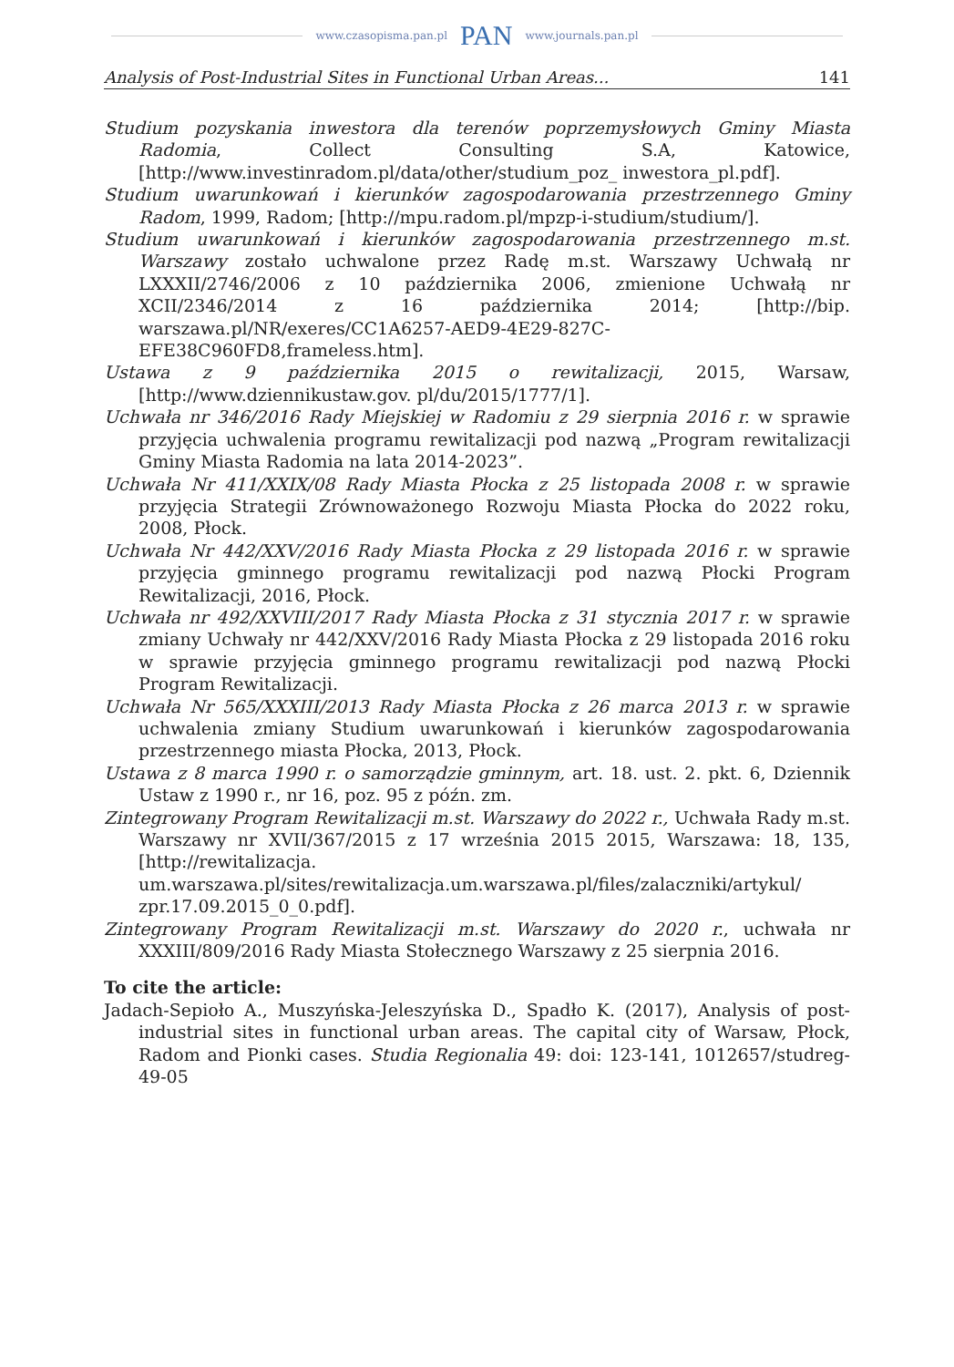www.czasopisma.pan.pl PAN www.journals.pan.pl
Analysis of Post-Industrial Sites in Functional Urban Areas... 141
Studium pozyskania inwestora dla terenów poprzemysłowych Gminy Miasta Radomia, Collect Consulting S.A, Katowice, [http://www.investinradom.pl/data/other/studium_poz_ inwestora_pl.pdf].
Studium uwarunkowań i kierunków zagospodarowania przestrzennego Gminy Radom, 1999, Radom; [http://mpu.radom.pl/mpzp-i-studium/studium/].
Studium uwarunkowań i kierunków zagospodarowania przestrzennego m.st. Warszawy zostało uchwalone przez Radę m.st. Warszawy Uchwałą nr LXXXII/2746/2006 z 10 października 2006, zmienione Uchwałą nr XCII/2346/2014 z 16 października 2014; [http://bip. warszawa.pl/NR/exeres/CC1A6257-AED9-4E29-827C-EFE38C960FD8,frameless.htm].
Ustawa z 9 października 2015 o rewitalizacji, 2015, Warsaw, [http://www.dziennikustaw.gov. pl/du/2015/1777/1].
Uchwała nr 346/2016 Rady Miejskiej w Radomiu z 29 sierpnia 2016 r. w sprawie przyjęcia uchwalenia programu rewitalizacji pod nazwą „Program rewitalizacji Gminy Miasta Radomia na lata 2014-2023”.
Uchwała Nr 411/XXIX/08 Rady Miasta Płocka z 25 listopada 2008 r. w sprawie przyjęcia Strategii Zrównoważonego Rozwoju Miasta Płocka do 2022 roku, 2008, Płock.
Uchwała Nr 442/XXV/2016 Rady Miasta Płocka z 29 listopada 2016 r. w sprawie przyjęcia gminnego programu rewitalizacji pod nazwą Płocki Program Rewitalizacji, 2016, Płock.
Uchwała nr 492/XXVIII/2017 Rady Miasta Płocka z 31 stycznia 2017 r. w sprawie zmiany Uchwały nr 442/XXV/2016 Rady Miasta Płocka z 29 listopada 2016 roku w sprawie przyjęcia gminnego programu rewitalizacji pod nazwą Płocki Program Rewitalizacji.
Uchwała Nr 565/XXXIII/2013 Rady Miasta Płocka z 26 marca 2013 r. w sprawie uchwalenia zmiany Studium uwarunkowań i kierunków zagospodarowania przestrzennego miasta Płocka, 2013, Płock.
Ustawa z 8 marca 1990 r. o samorządzie gminnym, art. 18. ust. 2. pkt. 6, Dziennik Ustaw z 1990 r., nr 16, poz. 95 z późn. zm.
Zintegrowany Program Rewitalizacji m.st. Warszawy do 2022 r., Uchwała Rady m.st. Warszawy nr XVII/367/2015 z 17 września 2015 2015, Warszawa: 18, 135, [http://rewitalizacja. um.warszawa.pl/sites/rewitalizacja.um.warszawa.pl/files/zalaczniki/artykul/ zpr.17.09.2015_0_0.pdf].
Zintegrowany Program Rewitalizacji m.st. Warszawy do 2020 r., uchwała nr XXXIII/809/2016 Rady Miasta Stołecznego Warszawy z 25 sierpnia 2016.
To cite the article:
Jadach-Sepioło A., Muszyńska-Jeleszyńska D., Spadło K. (2017), Analysis of post-industrial sites in functional urban areas. The capital city of Warsaw, Płock, Radom and Pionki cases. Studia Regionalia 49: doi: 123-141, 1012657/studreg-49-05